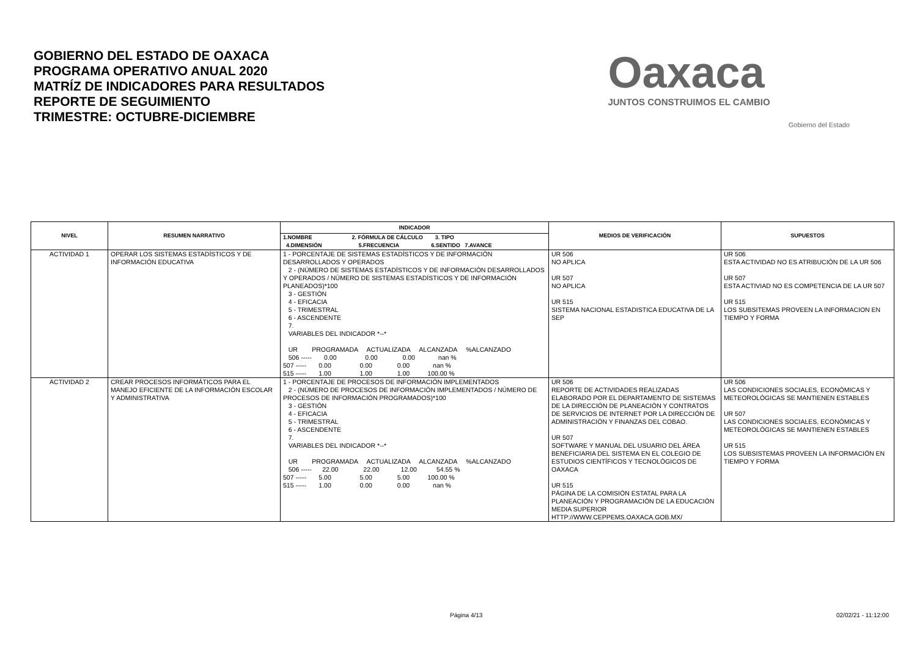GOBIERNO DEL ESTADO DE OAXACA
PROGRAMA OPERATIVO ANUAL 2020
MATRÍZ DE INDICADORES PARA RESULTADOS
REPORTE DE SEGUIMIENTO
TRIMESTRE: OCTUBRE-DICIEMBRE
Oaxaca
JUNTOS CONSTRUIMOS EL CAMBIO
Gobierno del Estado
| NIVEL | RESUMEN NARRATIVO | INDICADOR | MEDIOS DE VERIFICACIÓN | SUPUESTOS |
| --- | --- | --- | --- | --- |
| | | 1.NOMBRE 2. FÓRMULA DE CÁLCULO 3. TIPO 4.DIMENSIÓN 5.FRECUENCIA 6.SENTIDO 7.AVANCE | | |
| ACTIVIDAD 1 | OPERAR LOS SISTEMAS ESTADÍSTICOS Y DE INFORMACIÓN EDUCATIVA | 1 - PORCENTAJE DE SISTEMAS ESTADÍSTICOS Y DE INFORMACIÓN DESARROLLADOS Y OPERADOS 2 - (NÚMERO DE SISTEMAS ESTADÍSTICOS Y DE INFORMACIÓN DESARROLLADOS Y OPERADOS / NÚMERO DE SISTEMAS ESTADÍSTICOS Y DE INFORMACIÓN PLANEADOS)*100 3 - GESTIÓN 4 - EFICACIA 5 - TRIMESTRAL 6 - ASCENDENTE 7. VARIABLES DEL INDICADOR *--* UR PROGRAMADA ACTUALIZADA ALCANZADA %ALCANZADO 506 ----- 0.00 0.00 0.00 nan % 507 ----- 0.00 0.00 0.00 nan % 515 ----- 1.00 1.00 1.00 100.00 % | UR 506 NO APLICA UR 507 NO APLICA UR 515 SISTEMA NACIONAL ESTADISTICA EDUCATIVA DE LA SEP | UR 506 ESTA ACTIVIDAD NO ES ATRIBUCIÓN DE LA UR 506 UR 507 ESTA ACTIVIAD NO ES COMPETENCIA DE LA UR 507 UR 515 LOS SUBSITEMAS PROVEEN LA INFORMACION EN TIEMPO Y FORMA |
| ACTIVIDAD 2 | CREAR PROCESOS INFORMÁTICOS PARA EL MANEJO EFICIENTE DE LA INFORMACIÓN ESCOLAR Y ADMINISTRATIVA | 1 - PORCENTAJE DE PROCESOS DE INFORMACIÓN IMPLEMENTADOS 2 - (NÚMERO DE PROCESOS DE INFORMACIÓN IMPLEMENTADOS / NÚMERO DE PROCESOS DE INFORMACIÓN PROGRAMADOS)*100 3 - GESTIÓN 4 - EFICACIA 5 - TRIMESTRAL 6 - ASCENDENTE 7. VARIABLES DEL INDICADOR *--* UR PROGRAMADA ACTUALIZADA ALCANZADA %ALCANZADO 506 ----- 22.00 22.00 12.00 54.55 % 507 ----- 5.00 5.00 5.00 100.00 % 515 ----- 1.00 0.00 0.00 nan % | UR 506 REPORTE DE ACTIVIDADES REALIZADAS ELABORADO POR EL DEPARTAMENTO DE SISTEMAS DE LA DIRECCIÓN DE PLANEACIÓN Y CONTRATOS DE SERVICIOS DE INTERNET POR LA DIRECCIÓN DE ADMINISTRACIÓN Y FINANZAS DEL COBAO. UR 507 SOFTWARE Y MANUAL DEL USUARIO DEL ÁREA BENEFICIARIA DEL SISTEMA EN EL COLEGIO DE ESTUDIOS CIENTÍFICOS Y TECNOLÓGICOS DE OAXACA UR 515 PÁGINA DE LA COMISIÓN ESTATAL PARA LA PLANEACIÓN Y PROGRAMACIÓN DE LA EDUCACIÓN MEDIA SUPERIOR HTTP://WWW.CEPPEMS.OAXACA.GOB.MX/ | UR 506 LAS CONDICIONES SOCIALES, ECONÓMICAS Y METEOROLÓGICAS SE MANTIENEN ESTABLES UR 507 LAS CONDICIONES SOCIALES, ECONÓMICAS Y METEOROLÓGICAS SE MANTIENEN ESTABLES UR 515 LOS SUBSISTEMAS PROVEEN LA INFORMACIÓN EN TIEMPO Y FORMA |
Página 4/13 02/02/21 - 11:12:00